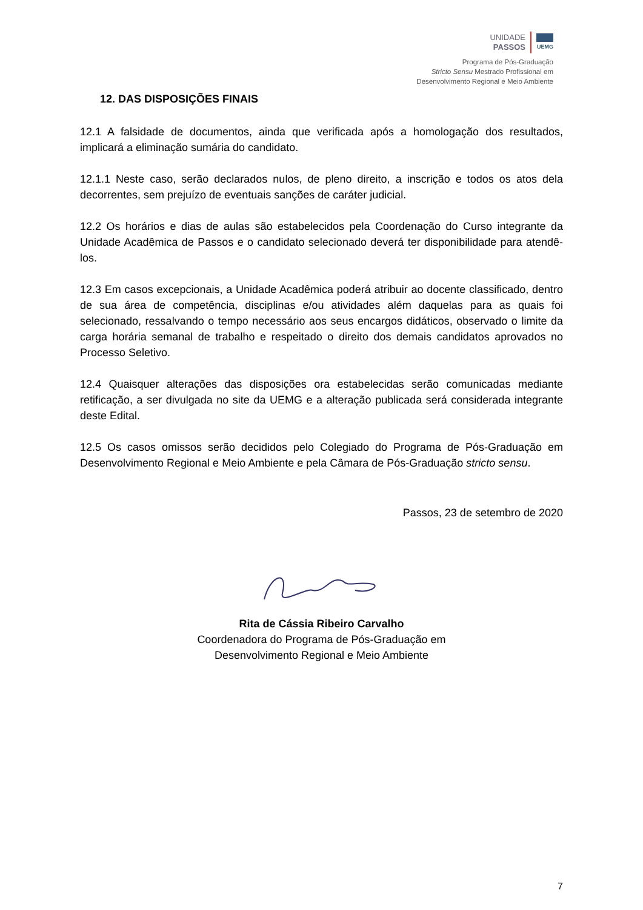UNIDADE
PASSOS
UEMG
Programa de Pós-Graduação
Stricto Sensu Mestrado Profissional em
Desenvolvimento Regional e Meio Ambiente
12. DAS DISPOSIÇÕES FINAIS
12.1 A falsidade de documentos, ainda que verificada após a homologação dos resultados, implicará a eliminação sumária do candidato.
12.1.1 Neste caso, serão declarados nulos, de pleno direito, a inscrição e todos os atos dela decorrentes, sem prejuízo de eventuais sanções de caráter judicial.
12.2 Os horários e dias de aulas são estabelecidos pela Coordenação do Curso integrante da Unidade Acadêmica de Passos e o candidato selecionado deverá ter disponibilidade para atendê-los.
12.3 Em casos excepcionais, a Unidade Acadêmica poderá atribuir ao docente classificado, dentro de sua área de competência, disciplinas e/ou atividades além daquelas para as quais foi selecionado, ressalvando o tempo necessário aos seus encargos didáticos, observado o limite da carga horária semanal de trabalho e respeitado o direito dos demais candidatos aprovados no Processo Seletivo.
12.4 Quaisquer alterações das disposições ora estabelecidas serão comunicadas mediante retificação, a ser divulgada no site da UEMG e a alteração publicada será considerada integrante deste Edital.
12.5 Os casos omissos serão decididos pelo Colegiado do Programa de Pós-Graduação em Desenvolvimento Regional e Meio Ambiente e pela Câmara de Pós-Graduação stricto sensu.
Passos, 23 de setembro de 2020
Rita de Cássia Ribeiro Carvalho
Coordenadora do Programa de Pós-Graduação em
Desenvolvimento Regional e Meio Ambiente
7